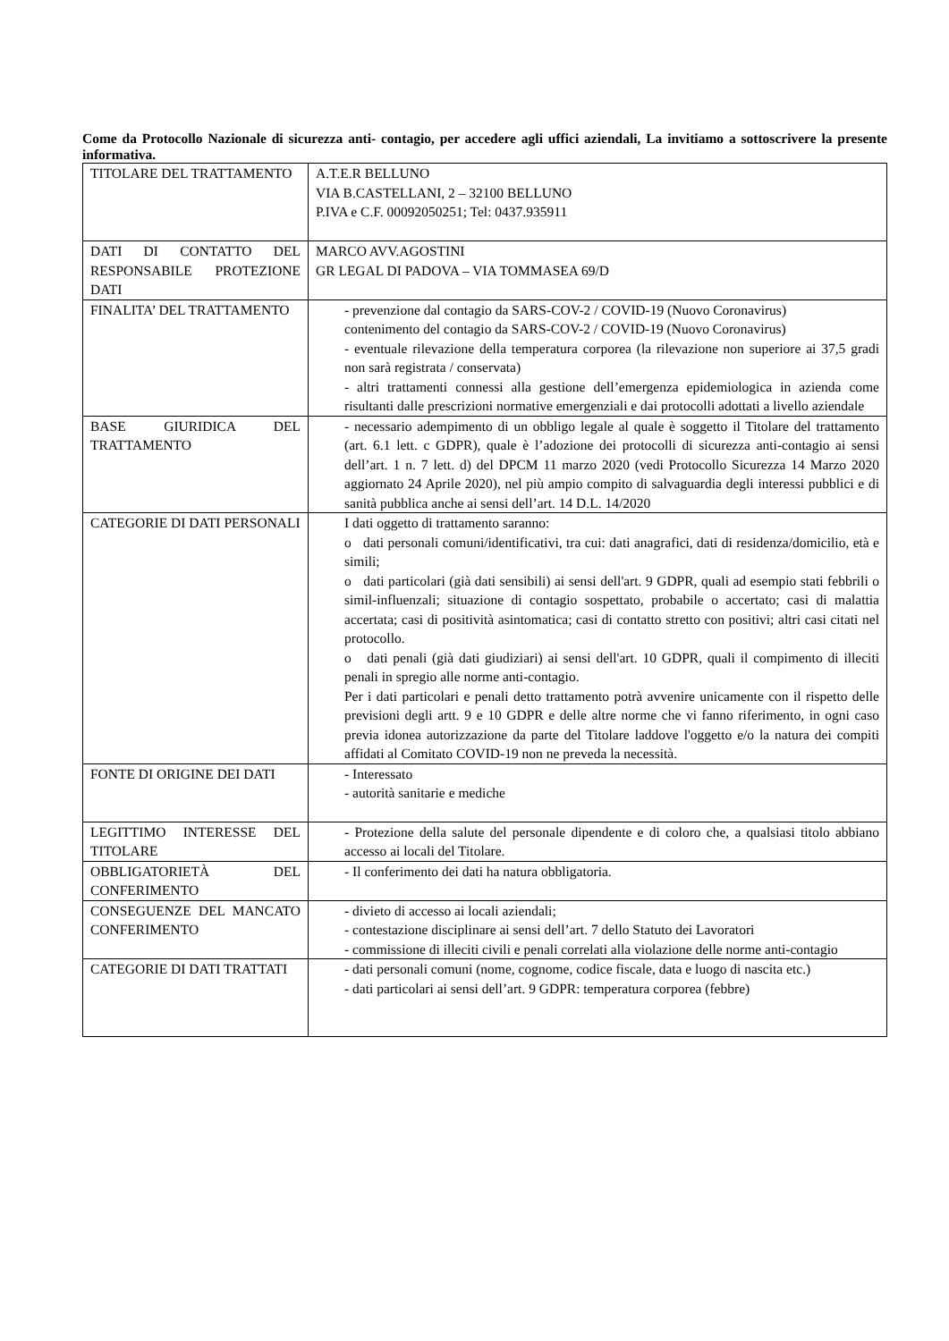Come da Protocollo Nazionale di sicurezza anti- contagio, per accedere agli uffici aziendali, La invitiamo a sottoscrivere la presente informativa.
| TITOLARE DEL TRATTAMENTO | A.T.E.R BELLUNO VIA B.CASTELLANI, 2 – 32100 BELLUNO P.IVA e C.F. 00092050251; Tel: 0437.935911 |
| DATI DI CONTATTO DEL RESPONSABILE PROTEZIONE DATI | MARCO AVV.AGOSTINI GR LEGAL DI PADOVA – VIA TOMMASEA 69/D |
| FINALITA’ DEL TRATTAMENTO | - prevenzione dal contagio da SARS-COV-2 / COVID-19 (Nuovo Coronavirus) contenimento del contagio da SARS-COV-2 / COVID-19 (Nuovo Coronavirus) - eventuale rilevazione della temperatura corporea (la rilevazione non superiore ai 37,5 gradi non sarà registrata / conservata) - altri trattamenti connessi alla gestione dell’emergenza epidemiologica in azienda come risultanti dalle prescrizioni normative emergenziali e dai protocolli adottati a livello aziendale |
| BASE GIURIDICA DEL TRATTAMENTO | - necessario adempimento di un obbligo legale al quale è soggetto il Titolare del trattamento (art. 6.1 lett. c GDPR), quale è l’adozione dei protocolli di sicurezza anti-contagio ai sensi dell’art. 1 n. 7 lett. d) del DPCM 11 marzo 2020 (vedi Protocollo Sicurezza 14 Marzo 2020 aggiornato 24 Aprile 2020), nel più ampio compito di salvaguardia degli interessi pubblici e di sanità pubblica anche ai sensi dell’art. 14 D.L. 14/2020 |
| CATEGORIE DI DATI PERSONALI | I dati oggetto di trattamento saranno: o dati personali comuni/identificativi, tra cui: dati anagrafici, dati di residenza/domicilio, età e simili; o dati particolari (già dati sensibili) ai sensi dell'art. 9 GDPR, quali ad esempio stati febbrili o simil-influenzali; situazione di contagio sospettato, probabile o accertato; casi di malattia accertata; casi di positività asintomatica; casi di contatto stretto con positivi; altri casi citati nel protocollo. o dati penali (già dati giudiziari) ai sensi dell'art. 10 GDPR, quali il compimento di illeciti penali in spregio alle norme anti-contagio. Per i dati particolari e penali detto trattamento potrà avvenire unicamente con il rispetto delle previsioni degli artt. 9 e 10 GDPR e delle altre norme che vi fanno riferimento, in ogni caso previa idonea autorizzazione da parte del Titolare laddove l'oggetto e/o la natura dei compiti affidati al Comitato COVID-19 non ne preveda la necessità. |
| FONTE DI ORIGINE DEI DATI | - Interessato - autorità sanitarie e mediche |
| LEGITTIMO INTERESSE DEL TITOLARE | - Protezione della salute del personale dipendente e di coloro che, a qualsiasi titolo abbiano accesso ai locali del Titolare. |
| OBBLIGATORIETÀ DEL CONFERIMENTO | - Il conferimento dei dati ha natura obbligatoria. |
| CONSEGUENZE DEL MANCATO CONFERIMENTO | - divieto di accesso ai locali aziendali; - contestazione disciplinare ai sensi dell’art. 7 dello Statuto dei Lavoratori - commissione di illeciti civili e penali correlati alla violazione delle norme anti-contagio |
| CATEGORIE DI DATI TRATTATI | - dati personali comuni (nome, cognome, codice fiscale, data e luogo di nascita etc.) - dati particolari ai sensi dell’art. 9 GDPR: temperatura corporea (febbre) |